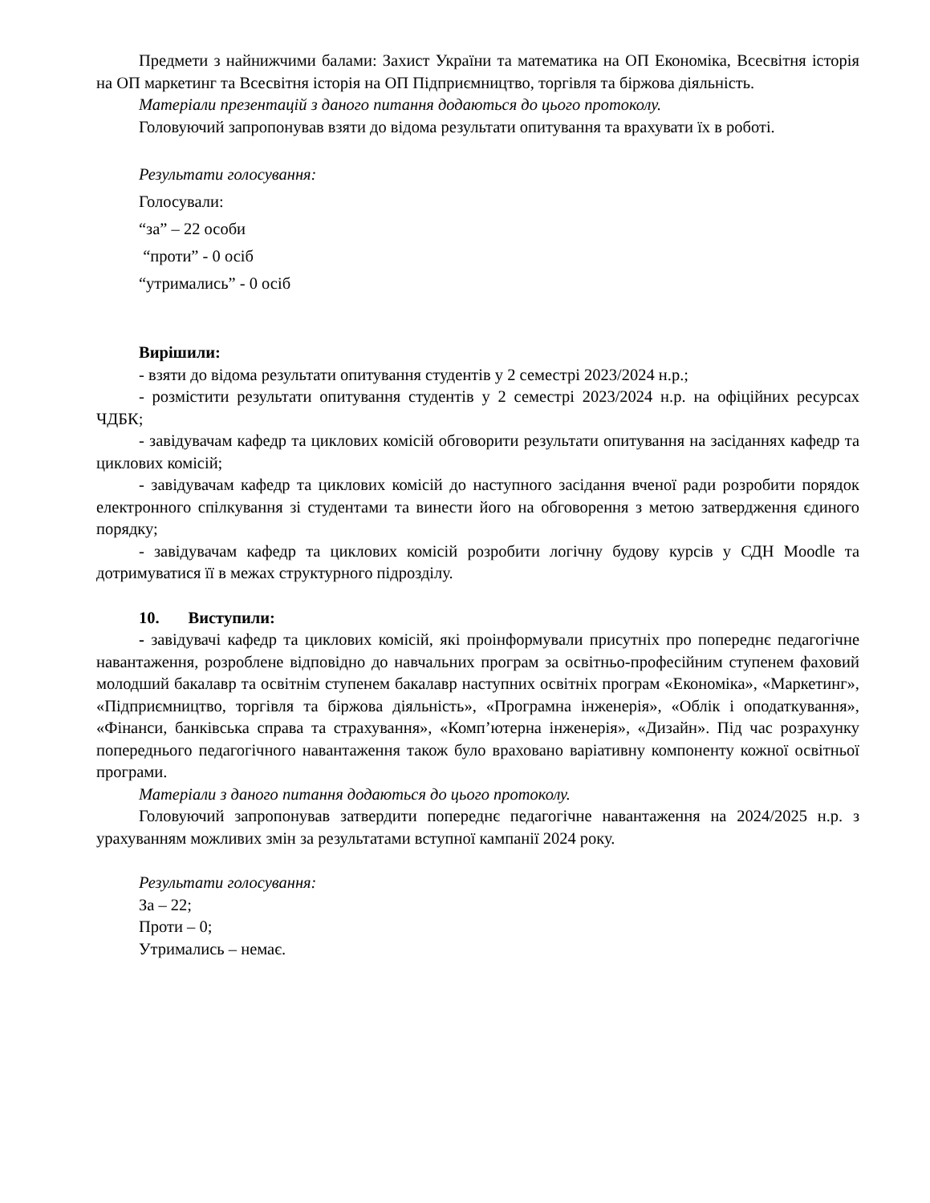Предмети з найнижчими балами: Захист України та математика на ОП Економіка, Всесвітня історія на ОП маркетинг та Всесвітня історія на ОП Підприємництво, торгівля та біржова діяльність.
Матеріали презентацій з даного питання додаються до цього протоколу.
Головуючий запропонував взяти до відома результати опитування та врахувати їх в роботі.
Результати голосування:
Голосували:
“за” – 22 особи
“проти” - 0 осіб
“утримались” - 0 осіб
Вирішили:
- взяти до відома результати опитування студентів у 2 семестрі 2023/2024 н.р.;
- розмістити результати опитування студентів у 2 семестрі 2023/2024 н.р. на офіційних ресурсах ЧДБК;
- завідувачам кафедр та циклових комісій обговорити результати опитування на засіданнях кафедр та циклових комісій;
- завідувачам кафедр та циклових комісій до наступного засідання вченої ради розробити порядок електронного спілкування зі студентами та винести його на обговорення з метою затвердження єдиного порядку;
- завідувачам кафедр та циклових комісій розробити логічну будову курсів у СДН Moodle та дотримуватися її в межах структурного підрозділу.
10. Виступили:
- завідувачі кафедр та циклових комісій, які проінформували присутніх про попереднє педагогічне навантаження, розроблене відповідно до навчальних програм за освітньо-професійним ступенем фаховий молодший бакалавр та освітнім ступенем бакалавр наступних освітніх програм «Економіка», «Маркетинг», «Підприємництво, торгівля та біржова діяльність», «Програмна інженерія», «Облік і оподаткування», «Фінанси, банківська справа та страхування», «Комп’ютерна інженерія», «Дизайн». Під час розрахунку попереднього педагогічного навантаження також було враховано варіативну компоненту кожної освітньої програми.
Матеріали з даного питання додаються до цього протоколу.
Головуючий запропонував затвердити попереднє педагогічне навантаження на 2024/2025 н.р. з урахуванням можливих змін за результатами вступної кампанії 2024 року.
Результати голосування:
За – 22;
Проти – 0;
Утримались – немає.